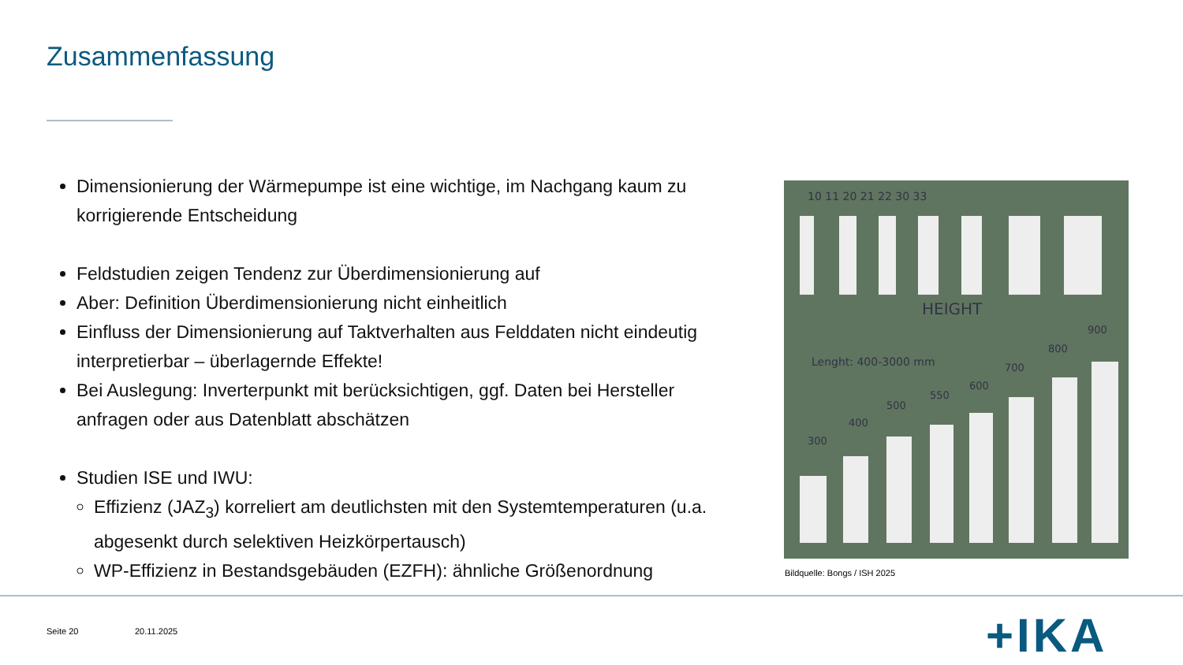Zusammenfassung
Dimensionierung der Wärmepumpe ist eine wichtige, im Nachgang kaum zu korrigierende Entscheidung
Feldstudien zeigen Tendenz zur Überdimensionierung auf
Aber: Definition Überdimensionierung nicht einheitlich
Einfluss der Dimensionierung auf Taktverhalten aus Felddaten nicht eindeutig interpretierbar – überlagernde Effekte!
Bei Auslegung: Inverterpunkt mit berücksichtigen, ggf. Daten bei Hersteller anfragen oder aus Datenblatt abschätzen
Studien ISE und IWU:
Effizienz (JAZ<sub>3</sub>) korreliert am deutlichsten mit den Systemtemperaturen (u.a. abgesenkt durch selektiven Heizkörpertausch)
WP-Effizienz in Bestandsgebäuden (EZFH): ähnliche Größenordnung
10 11 20 21 22 30 33
HEIGHT
Lenght: 400-3000 mm
300
400
500
550
600
700
800
900
Bildquelle: Bongs / ISH 2025
Seite 20 20.11.2025 +IKA